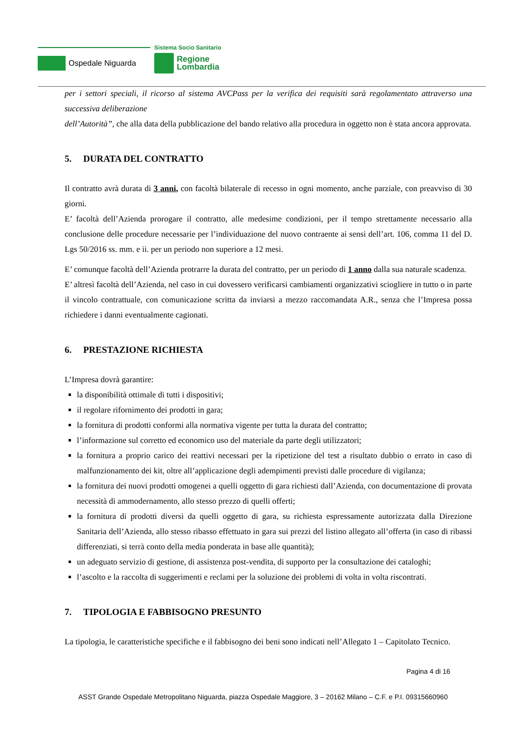Ospedale Niguarda
Sistema Socio Sanitario
Regione
Lombardia
per i settori speciali, il ricorso al sistema AVCPass per la verifica dei requisiti sarà regolamentato attraverso una successiva deliberazione
dell’Autorità”, che alla data della pubblicazione del bando relativo alla procedura in oggetto non è stata ancora approvata.
5. DURATA DEL CONTRATTO
Il contratto avrà durata di 3 anni, con facoltà bilaterale di recesso in ogni momento, anche parziale, con preavviso di 30 giorni.
E’ facoltà dell’Azienda prorogare il contratto, alle medesime condizioni, per il tempo strettamente necessario alla conclusione delle procedure necessarie per l’individuazione del nuovo contraente ai sensi dell’art. 106, comma 11 del D. Lgs 50/2016 ss. mm. e ii. per un periodo non superiore a 12 mesi.
E’ comunque facoltà dell’Azienda protrarre la durata del contratto, per un periodo di 1 anno dalla sua naturale scadenza.
E’ altresì facoltà dell’Azienda, nel caso in cui dovessero verificarsi cambiamenti organizzativi sciogliere in tutto o in parte il vincolo contrattuale, con comunicazione scritta da inviarsi a mezzo raccomandata A.R., senza che l’Impresa possa richiedere i danni eventualmente cagionati.
6. PRESTAZIONE RICHIESTA
L’Impresa dovrà garantire:
la disponibilità ottimale di tutti i dispositivi;
il regolare rifornimento dei prodotti in gara;
la fornitura di prodotti conformi alla normativa vigente per tutta la durata del contratto;
l’informazione sul corretto ed economico uso del materiale da parte degli utilizzatori;
la fornitura a proprio carico dei reattivi necessari per la ripetizione del test a risultato dubbio o errato in caso di malfunzionamento dei kit, oltre all’applicazione degli adempimenti previsti dalle procedure di vigilanza;
la fornitura dei nuovi prodotti omogenei a quelli oggetto di gara richiesti dall’Azienda, con documentazione di provata necessità di ammodernamento, allo stesso prezzo di quelli offerti;
la fornitura di prodotti diversi da quelli oggetto di gara, su richiesta espressamente autorizzata dalla Direzione Sanitaria dell’Azienda, allo stesso ribasso effettuato in gara sui prezzi del listino allegato all’offerta (in caso di ribassi differenziati, si terrà conto della media ponderata in base alle quantità);
un adeguato servizio di gestione, di assistenza post-vendita, di supporto per la consultazione dei cataloghi;
l’ascolto e la raccolta di suggerimenti e reclami per la soluzione dei problemi di volta in volta riscontrati.
7. TIPOLOGIA E FABBISOGNO PRESUNTO
La tipologia, le caratteristiche specifiche e il fabbisogno dei beni sono indicati nell’Allegato 1 – Capitolato Tecnico.
Pagina 4 di 16
ASST Grande Ospedale Metropolitano Niguarda, piazza Ospedale Maggiore, 3 – 20162 Milano – C.F. e P.I. 09315660960